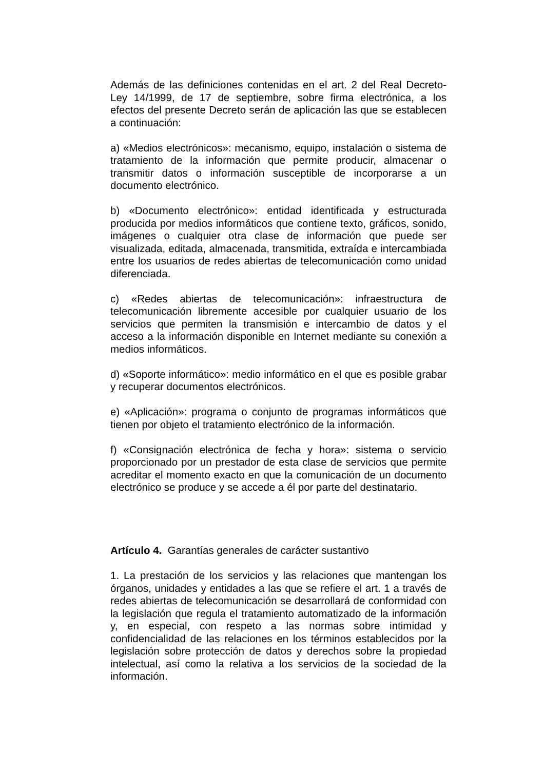Además de las definiciones contenidas en el art. 2 del Real Decreto-Ley 14/1999, de 17 de septiembre, sobre firma electrónica, a los efectos del presente Decreto serán de aplicación las que se establecen a continuación:
a) «Medios electrónicos»: mecanismo, equipo, instalación o sistema de tratamiento de la información que permite producir, almacenar o transmitir datos o información susceptible de incorporarse a un documento electrónico.
b) «Documento electrónico»: entidad identificada y estructurada producida por medios informáticos que contiene texto, gráficos, sonido, imágenes o cualquier otra clase de información que puede ser visualizada, editada, almacenada, transmitida, extraída e intercambiada entre los usuarios de redes abiertas de telecomunicación como unidad diferenciada.
c) «Redes abiertas de telecomunicación»: infraestructura de telecomunicación libremente accesible por cualquier usuario de los servicios que permiten la transmisión e intercambio de datos y el acceso a la información disponible en Internet mediante su conexión a medios informáticos.
d) «Soporte informático»: medio informático en el que es posible grabar y recuperar documentos electrónicos.
e) «Aplicación»: programa o conjunto de programas informáticos que tienen por objeto el tratamiento electrónico de la información.
f) «Consignación electrónica de fecha y hora»: sistema o servicio proporcionado por un prestador de esta clase de servicios que permite acreditar el momento exacto en que la comunicación de un documento electrónico se produce y se accede a él por parte del destinatario.
Artículo 4. Garantías generales de carácter sustantivo
1. La prestación de los servicios y las relaciones que mantengan los órganos, unidades y entidades a las que se refiere el art. 1 a través de redes abiertas de telecomunicación se desarrollará de conformidad con la legislación que regula el tratamiento automatizado de la información y, en especial, con respeto a las normas sobre intimidad y confidencialidad de las relaciones en los términos establecidos por la legislación sobre protección de datos y derechos sobre la propiedad intelectual, así como la relativa a los servicios de la sociedad de la información.